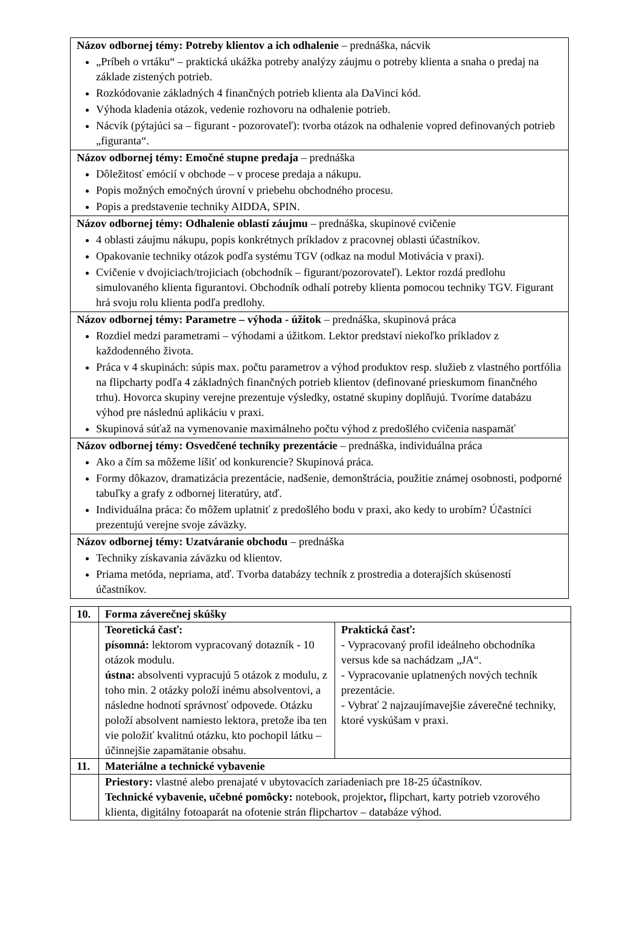| Názov odbornej témy: Potreby klientov a ich odhalenie – prednáška, nácvik „Príbeh o vrtáku“ – praktická ukážka potreby analýzy záujmu o potreby klienta a snaha o predaj na základe zistených potrieb. Rozkódovanie základných 4 finančných potrieb klienta ala DaVinci kód. Výhoda kladenia otázok, vedenie rozhovoru na odhalenie potrieb. Nácvik (pýtajúci sa – figurant - pozorovateľ): tvorba otázok na odhalenie vopred definovaných potrieb „figuranta“. |
| Názov odbornej témy: Emočné stupne predaja – prednáška Dôležitosť emócií v obchode – v procese predaja a nákupu. Popis možných emočných úrovní v priebehu obchodného procesu. Popis a predstavenie techniky AIDDA, SPIN. |
| Názov odbornej témy: Odhalenie oblastí záujmu – prednáška, skupinové cvičenie 4 oblasti záujmu nákupu, popis konkrétnych príkladov z pracovnej oblasti účastníkov. Opakovanie techniky otázok podľa systému TGV (odkaz na modul Motivácia v praxi). Cvičenie v dvojiciach/trojiciach (obchodník – figurant/pozorovateľ). Lektor rozdá predlohu simulovaného klienta figurantovi. Obchodník odhalí potreby klienta pomocou techniky TGV. Figurant hrá svoju rolu klienta podľa predlohy. |
| Názov odbornej témy: Parametre – výhoda - úžitok – prednáška, skupinová práca Rozdiel medzi parametrami – výhodami a úžitkom. Lektor predstaví niekoľko príkladov z každodenného života. Práca v 4 skupinách: súpis max. počtu parametrov a výhod produktov resp. služieb z vlastného portfólia na flipcharty podľa 4 základných finančných potrieb klientov (definované prieskumom finančného trhu). Hovorca skupiny verejne prezentuje výsledky, ostatné skupiny doplňujú. Tvoríme databázu výhod pre následnú aplikáciu v praxi. Skupinová súťaž na vymenovanie maximálneho počtu výhod z predošlého cvičenia naspamäť |
| Názov odbornej témy: Osvedčené techniky prezentácie – prednáška, individuálna práca Ako a čím sa môžeme líšiť od konkurencie? Skupinová práca. Formy dôkazov, dramatizácia prezentácie, nadšenie, demonštrácia, použitie známej osobnosti, podporné tabuľky a grafy z odbornej literatúry, atď. Individuálna práca: čo môžem uplatniť z predošlého bodu v praxi, ako kedy to urobím? Účastníci prezentujú verejne svoje záväzky. |
| Názov odbornej témy: Uzatváranie obchodu – prednáška Techniky získavania záväzku od klientov. Priama metóda, nepriama, atď. Tvorba databázy techník z prostredia a doterajších skúseností účastníkov. |
| 10. | Forma záverečnej skúšky | |
| | Teoretická časť: písomná: lektorom vypracovaný dotazník - 10 otázok modulu. ústna: absolventi vypracujú 5 otázok z modulu, z toho min. 2 otázky položí inému absolventovi, a následne hodnotí správnosť odpovede. Otázku položí absolvent namiesto lektora, pretože iba ten vie položiť kvalitnú otázku, kto pochopil látku – účinnejšie zapamätanie obsahu. | Praktická časť: - Vypracovaný profil ideálneho obchodníka versus kde sa nachádzam „JA“. - Vypracovanie uplatnených nových techník prezentácie. - Vybrať 2 najzaujímavejšie záverečné techniky, ktoré vyskúšam v praxi. |
| 11. | Materiálne a technické vybavenie | |
| | Priestory: vlastné alebo prenajaté v ubytovacích zariadeniach pre 18-25 účastníkov. Technické vybavenie, učebné pomôcky: notebook, projektor , flipchart, karty potrieb vzorového klienta, digitálny fotoaparát na ofotenie strán flipchartov – databáze výhod. | |